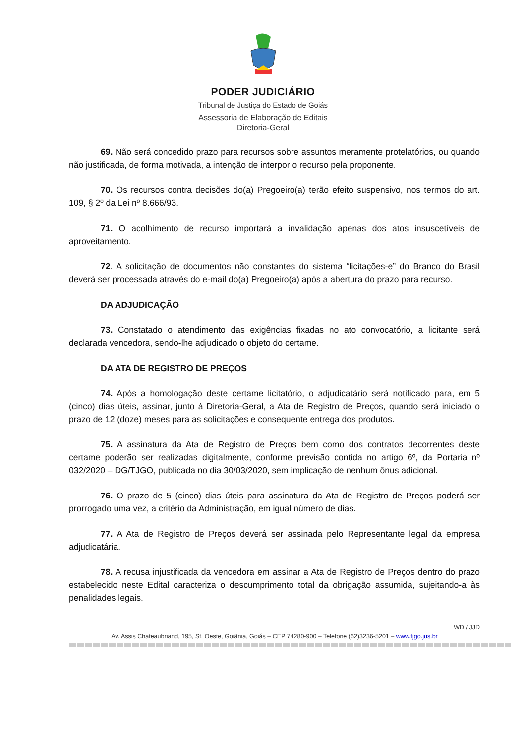PODER JUDICIÁRIO
Tribunal de Justiça do Estado de Goiás
Assessoria de Elaboração de Editais
Diretoria-Geral
69. Não será concedido prazo para recursos sobre assuntos meramente protelatórios, ou quando não justificada, de forma motivada, a intenção de interpor o recurso pela proponente.
70. Os recursos contra decisões do(a) Pregoeiro(a) terão efeito suspensivo, nos termos do art. 109, § 2º da Lei nº 8.666/93.
71. O acolhimento de recurso importará a invalidação apenas dos atos insuscetíveis de aproveitamento.
72. A solicitação de documentos não constantes do sistema “licitações-e” do Branco do Brasil deverá ser processada através do e-mail do(a) Pregoeiro(a) após a abertura do prazo para recurso.
DA ADJUDICAÇÃO
73. Constatado o atendimento das exigências fixadas no ato convocatório, a licitante será declarada vencedora, sendo-lhe adjudicado o objeto do certame.
DA ATA DE REGISTRO DE PREÇOS
74. Após a homologação deste certame licitatório, o adjudicatário será notificado para, em 5 (cinco) dias úteis, assinar, junto à Diretoria-Geral, a Ata de Registro de Preços, quando será iniciado o prazo de 12 (doze) meses para as solicitações e consequente entrega dos produtos.
75. A assinatura da Ata de Registro de Preços bem como dos contratos decorrentes deste certame poderão ser realizadas digitalmente, conforme previsão contida no artigo 6º, da Portaria nº 032/2020 – DG/TJGO, publicada no dia 30/03/2020, sem implicação de nenhum ônus adicional.
76. O prazo de 5 (cinco) dias úteis para assinatura da Ata de Registro de Preços poderá ser prorrogado uma vez, a critério da Administração, em igual número de dias.
77. A Ata de Registro de Preços deverá ser assinada pelo Representante legal da empresa adjudicatária.
78. A recusa injustificada da vencedora em assinar a Ata de Registro de Preços dentro do prazo estabelecido neste Edital caracteriza o descumprimento total da obrigação assumida, sujeitando-a às penalidades legais.
WD / JJD
Av. Assis Chateaubriand, 195, St. Oeste, Goiânia, Goiás – CEP 74280-900 – Telefone (62)3236-5201 – www.tjgo.jus.br